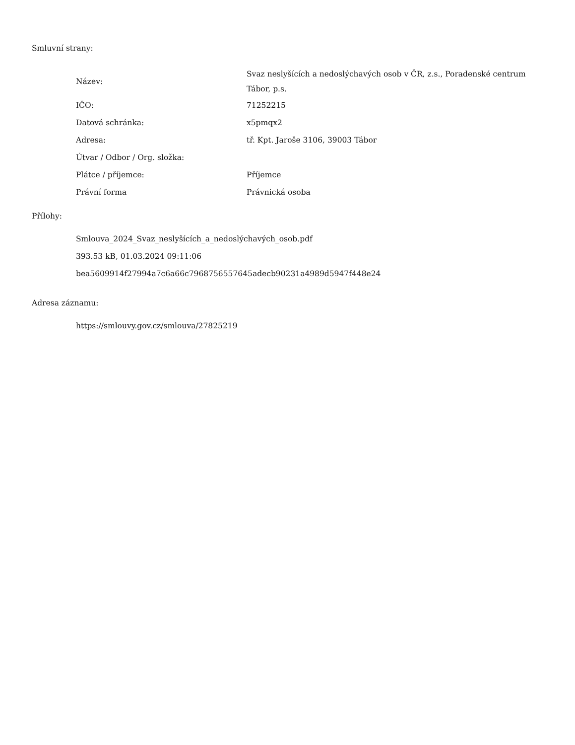Smluvní strany:
| Název: | Svaz neslyšících a nedoslýchavých osob v ČR, z.s., Poradenské centrum Tábor, p.s. |
| IČO: | 71252215 |
| Datová schránka: | x5pmqx2 |
| Adresa: | tř. Kpt. Jaroše 3106, 39003 Tábor |
| Útvar / Odbor / Org. složka: | |
| Plátce / příjemce: | Příjemce |
| Právní forma | Právnická osoba |
Přílohy:
Smlouva_2024_Svaz_neslyšících_a_nedoslýchavých_osob.pdf
393.53 kB, 01.03.2024 09:11:06
bea5609914f27994a7c6a66c7968756557645adecb90231a4989d5947f448e24
Adresa záznamu:
https://smlouvy.gov.cz/smlouva/27825219